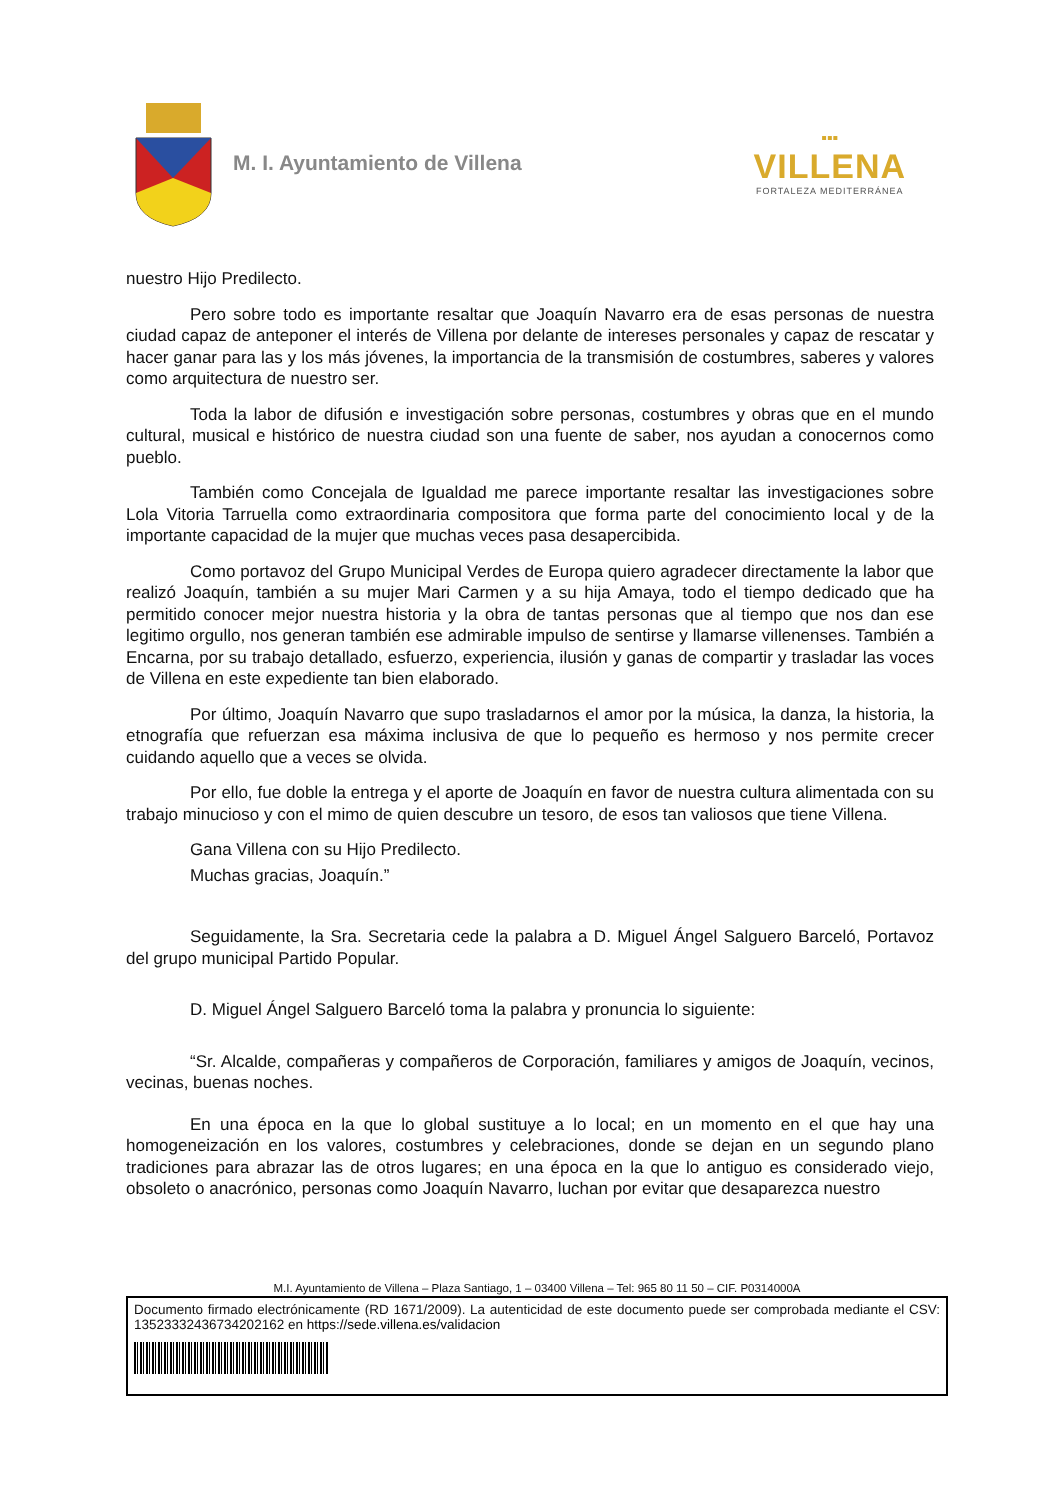M. I. Ayuntamiento de Villena
▪▪▪
VILLENA
FORTALEZA MEDITERRÁNEA
nuestro Hijo Predilecto.
Pero sobre todo es importante resaltar que Joaquín Navarro era de esas personas de nuestra ciudad capaz de anteponer el interés de Villena por delante de intereses personales y capaz de rescatar y hacer ganar para las y los más jóvenes, la importancia de la transmisión de costumbres, saberes y valores como arquitectura de nuestro ser.
Toda la labor de difusión e investigación sobre personas, costumbres y obras que en el mundo cultural, musical e histórico de nuestra ciudad son una fuente de saber, nos ayudan a conocernos como pueblo.
También como Concejala de Igualdad me parece importante resaltar las investigaciones sobre Lola Vitoria Tarruella como extraordinaria compositora que forma parte del conocimiento local y de la importante capacidad de la mujer que muchas veces pasa desapercibida.
Como portavoz del Grupo Municipal Verdes de Europa quiero agradecer directamente la labor que realizó Joaquín, también a su mujer Mari Carmen y a su hija Amaya, todo el tiempo dedicado que ha permitido conocer mejor nuestra historia y la obra de tantas personas que al tiempo que nos dan ese legitimo orgullo, nos generan también ese admirable impulso de sentirse y llamarse villenenses. También a Encarna, por su trabajo detallado, esfuerzo, experiencia, ilusión y ganas de compartir y trasladar las voces de Villena en este expediente tan bien elaborado.
Por último, Joaquín Navarro que supo trasladarnos el amor por la música, la danza, la historia, la etnografía que refuerzan esa máxima inclusiva de que lo pequeño es hermoso y nos permite crecer cuidando aquello que a veces se olvida.
Por ello, fue doble la entrega y el aporte de Joaquín en favor de nuestra cultura alimentada con su trabajo minucioso y con el mimo de quien descubre un tesoro, de esos tan valiosos que tiene Villena.
Gana Villena con su Hijo Predilecto.
Muchas gracias, Joaquín.”
Seguidamente, la Sra. Secretaria cede la palabra a D. Miguel Ángel Salguero Barceló, Portavoz del grupo municipal Partido Popular.
D. Miguel Ángel Salguero Barceló toma la palabra y pronuncia lo siguiente:
“Sr. Alcalde, compañeras y compañeros de Corporación, familiares y amigos de Joaquín, vecinos, vecinas, buenas noches.
En una época en la que lo global sustituye a lo local; en un momento en el que hay una homogeneización en los valores, costumbres y celebraciones, donde se dejan en un segundo plano tradiciones para abrazar las de otros lugares; en una época en la que lo antiguo es considerado viejo, obsoleto o anacrónico, personas como Joaquín Navarro, luchan por evitar que desaparezca nuestro
M.I. Ayuntamiento de Villena – Plaza Santiago, 1 – 03400 Villena – Tel: 965 80 11 50 – CIF. P0314000A
Documento firmado electrónicamente (RD 1671/2009). La autenticidad de este documento puede ser comprobada mediante el CSV: 13523332436734202162 en https://sede.villena.es/validacion